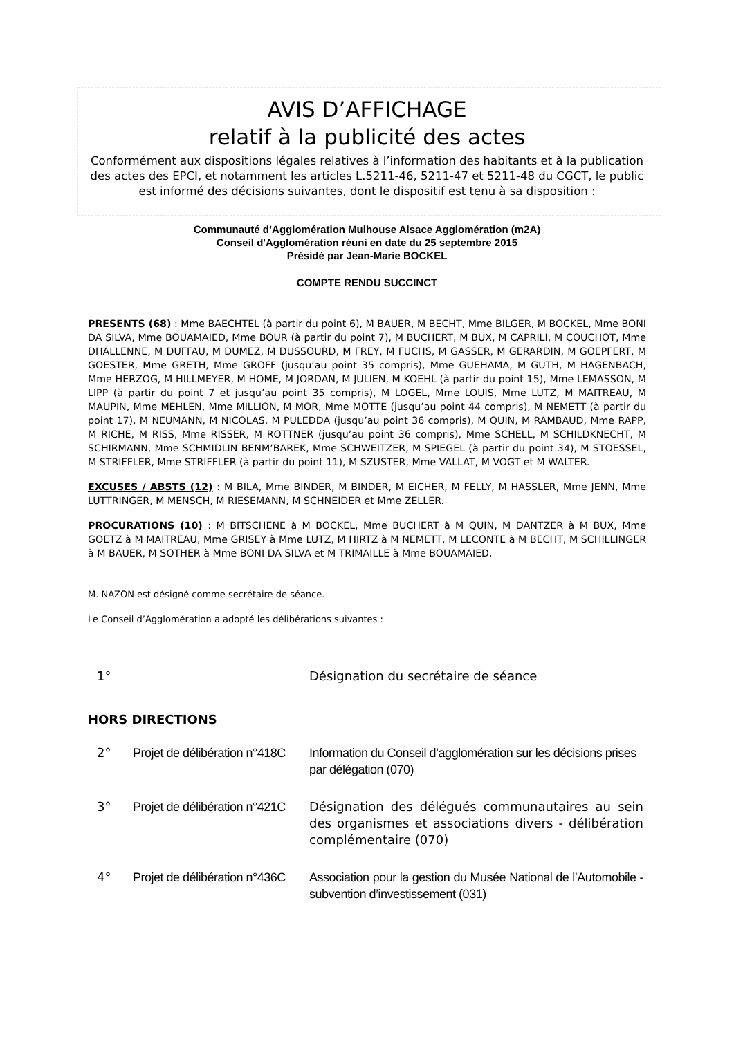AVIS D’AFFICHAGE
relatif à la publicité des actes
Conformément aux dispositions légales relatives à l’information des habitants et à la publication des actes des EPCI, et notamment les articles L.5211-46, 5211-47 et 5211-48 du CGCT, le public est informé des décisions suivantes, dont le dispositif est tenu à sa disposition :
Communauté d’Agglomération Mulhouse Alsace Agglomération (m2A)
Conseil d'Agglomération réuni en date du 25 septembre 2015
Présidé par Jean-Marie BOCKEL
COMPTE RENDU SUCCINCT
PRESENTS (68) : Mme BAECHTEL (à partir du point 6), M BAUER, M BECHT, Mme BILGER, M BOCKEL, Mme BONI DA SILVA, Mme BOUAMAIED, Mme BOUR (à partir du point 7), M BUCHERT, M BUX, M CAPRILI, M COUCHOT, Mme DHALLENNE, M DUFFAU, M DUMEZ, M DUSSOURD, M FREY, M FUCHS, M GASSER, M GERARDIN, M GOEPFERT, M GOESTER, Mme GRETH, Mme GROFF (jusqu’au point 35 compris), Mme GUEHAMA, M GUTH, M HAGENBACH, Mme HERZOG, M HILLMEYER, M HOME, M JORDAN, M JULIEN, M KOEHL (à partir du point 15), Mme LEMASSON, M LIPP (à partir du point 7 et jusqu’au point 35 compris), M LOGEL, Mme LOUIS, Mme LUTZ, M MAITREAU, M MAUPIN, Mme MEHLEN, Mme MILLION, M MOR, Mme MOTTE (jusqu’au point 44 compris), M NEMETT (à partir du point 17), M NEUMANN, M NICOLAS, M PULEDDA (jusqu’au point 36 compris), M QUIN, M RAMBAUD, Mme RAPP, M RICHE, M RISS, Mme RISSER, M ROTTNER (jusqu’au point 36 compris), Mme SCHELL, M SCHILDKNECHT, M SCHIRMANN, Mme SCHMIDLIN BENM’BAREK, Mme SCHWEITZER, M SPIEGEL (à partir du point 34), M STOESSEL, M STRIFFLER, Mme STRIFFLER (à partir du point 11), M SZUSTER, Mme VALLAT, M VOGT et M WALTER.
EXCUSES / ABSTS (12) : M BILA, Mme BINDER, M BINDER, M EICHER, M FELLY, M HASSLER, Mme JENN, Mme LUTTRINGER, M MENSCH, M RIESEMANN, M SCHNEIDER et Mme ZELLER.
PROCURATIONS (10) : M BITSCHENE à M BOCKEL, Mme BUCHERT à M QUIN, M DANTZER à M BUX, Mme GOETZ à M MAITREAU, Mme GRISEY à Mme LUTZ, M HIRTZ à M NEMETT, M LECONTE à M BECHT, M SCHILLINGER à M BAUER, M SOTHER à Mme BONI DA SILVA et M TRIMAILLE à Mme BOUAMAIED.
M. NAZON est désigné comme secrétaire de séance.
Le Conseil d’Agglomération a adopté les délibérations suivantes :
| 1° | | Désignation du secrétaire de séance |
HORS DIRECTIONS
| 2° | Projet de délibération n°418C | Information du Conseil d’agglomération sur les décisions prises par délégation (070) |
| 3° | Projet de délibération n°421C | Désignation des délégués communautaires au sein des organismes et associations divers - délibération complémentaire (070) |
| 4° | Projet de délibération n°436C | Association pour la gestion du Musée National de l’Automobile - subvention d’investissement (031) |